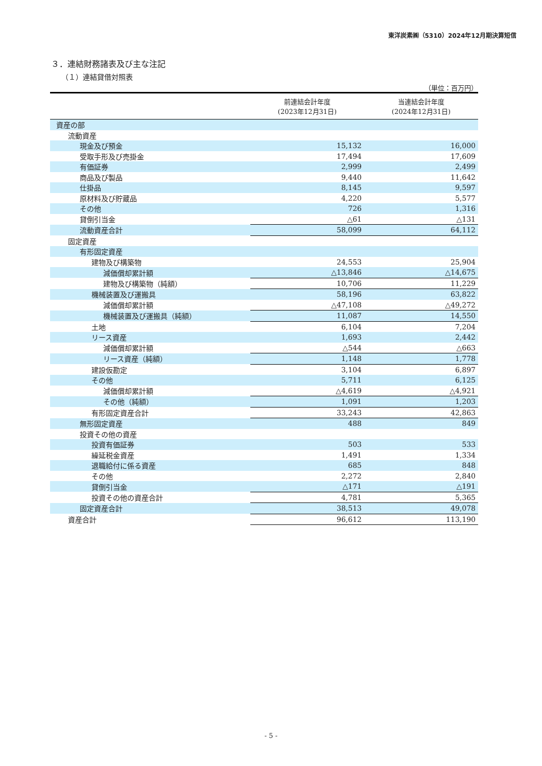東洋炭素㈱（5310）2024年12月期決算短信
３．連結財務諸表及び主な注記
（１）連結貸借対照表
（単位：百万円）
| | 前連結会計年度 (2023年12月31日) | 当連結会計年度 (2024年12月31日) |
| --- | --- | --- |
| 資産の部 | | |
| 流動資産 | | |
| 現金及び預金 | 15,132 | 16,000 |
| 受取手形及び売掛金 | 17,494 | 17,609 |
| 有価証券 | 2,999 | 2,499 |
| 商品及び製品 | 9,440 | 11,642 |
| 仕掛品 | 8,145 | 9,597 |
| 原材料及び貯蔵品 | 4,220 | 5,577 |
| その他 | 726 | 1,316 |
| 貸倒引当金 | △61 | △131 |
| 流動資産合計 | 58,099 | 64,112 |
| 固定資産 | | |
| 有形固定資産 | | |
| 建物及び構築物 | 24,553 | 25,904 |
| 減価償却累計額 | △13,846 | △14,675 |
| 建物及び構築物（純額） | 10,706 | 11,229 |
| 機械装置及び運搬具 | 58,196 | 63,822 |
| 減価償却累計額 | △47,108 | △49,272 |
| 機械装置及び運搬具（純額） | 11,087 | 14,550 |
| 土地 | 6,104 | 7,204 |
| リース資産 | 1,693 | 2,442 |
| 減価償却累計額 | △544 | △663 |
| リース資産（純額） | 1,148 | 1,778 |
| 建設仮勘定 | 3,104 | 6,897 |
| その他 | 5,711 | 6,125 |
| 減価償却累計額 | △4,619 | △4,921 |
| その他（純額） | 1,091 | 1,203 |
| 有形固定資産合計 | 33,243 | 42,863 |
| 無形固定資産 | 488 | 849 |
| 投資その他の資産 | | |
| 投資有価証券 | 503 | 533 |
| 繰延税金資産 | 1,491 | 1,334 |
| 退職給付に係る資産 | 685 | 848 |
| その他 | 2,272 | 2,840 |
| 貸倒引当金 | △171 | △191 |
| 投資その他の資産合計 | 4,781 | 5,365 |
| 固定資産合計 | 38,513 | 49,078 |
| 資産合計 | 96,612 | 113,190 |
- 5 -